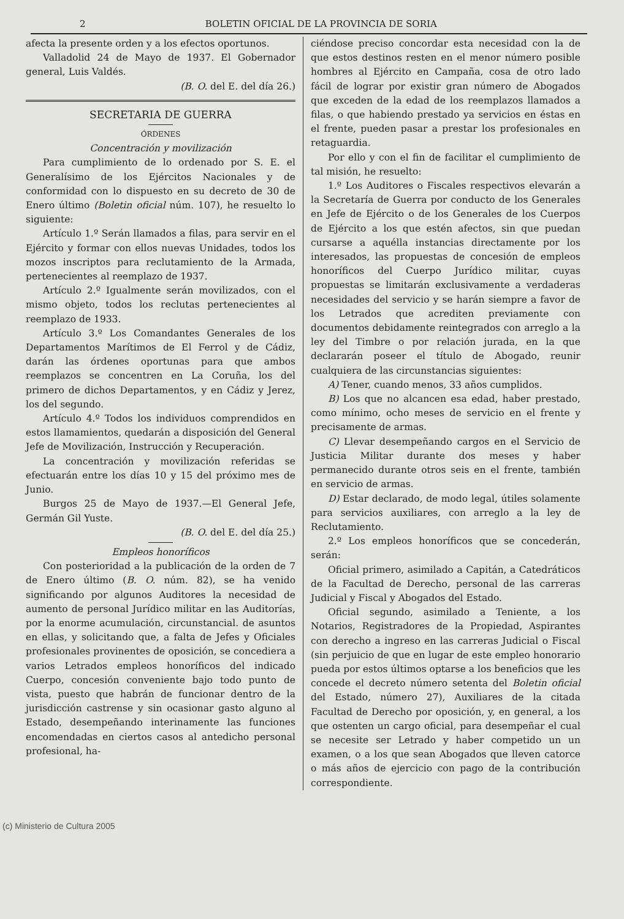2 BOLETIN OFICIAL DE LA PROVINCIA DE SORIA
afecta la presente orden y a los efectos oportunos.
Valladolid 24 de Mayo de 1937. El Gobernador general, Luis Valdés.
(B. O. del E. del día 26.)
SECRETARIA DE GUERRA
ÓRDENES
Concentración y movilización
Para cumplimiento de lo ordenado por S. E. el Generalísimo de los Ejércitos Nacionales y de conformidad con lo dispuesto en su decreto de 30 de Enero último (Boletin oficial núm. 107), he resuelto lo siguiente:
Artículo 1.º Serán llamados a filas, para servir en el Ejército y formar con ellos nuevas Unidades, todos los mozos inscriptos para reclutamiento de la Armada, pertenecientes al reemplazo de 1937.
Artículo 2.º Igualmente serán movilizados, con el mismo objeto, todos los reclutas pertenecientes al reemplazo de 1933.
Artículo 3.º Los Comandantes Generales de los Departamentos Marítimos de El Ferrol y de Cádiz, darán las órdenes oportunas para que ambos reemplazos se concentren en La Coruña, los del primero de dichos Departamentos, y en Cádiz y Jerez, los del segundo.
Artículo 4.º Todos los individuos comprendidos en estos llamamientos, quedarán a disposición del General Jefe de Movilización, Instrucción y Recuperación.
La concentración y movilización referidas se efectuarán entre los días 10 y 15 del próximo mes de Junio.
Burgos 25 de Mayo de 1937.—El General Jefe, Germán Gil Yuste.
(B. O. del E. del día 25.)
Empleos honoríficos
Con posterioridad a la publicación de la orden de 7 de Enero último (B. O. núm. 82), se ha venido significando por algunos Auditores la necesidad de aumento de personal Jurídico militar en las Auditorías, por la enorme acumulación, circunstancial. de asuntos en ellas, y solicitando que, a falta de Jefes y Oficiales profesionales provinentes de oposición, se concediera a varios Letrados empleos honoríficos del indicado Cuerpo, concesión conveniente bajo todo punto de vista, puesto que habrán de funcionar dentro de la jurisdicción castrense y sin ocasionar gasto alguno al Estado, desempeñando interinamente las funciones encomendadas en ciertos casos al antedicho personal profesional, ha-
ciéndose preciso concordar esta necesidad con la de que estos destinos resten en el menor número posible hombres al Ejército en Campaña, cosa de otro lado fácil de lograr por existir gran número de Abogados que exceden de la edad de los reemplazos llamados a filas, o que habiendo prestado ya servicios en éstas en el frente, pueden pasar a prestar los profesionales en retaguardia.
Por ello y con el fin de facilitar el cumplimiento de tal misión, he resuelto:
1.º Los Auditores o Fiscales respectivos elevarán a la Secretaría de Guerra por conducto de los Generales en Jefe de Ejército o de los Generales de los Cuerpos de Ejército a los que estén afectos, sin que puedan cursarse a aquélla instancias directamente por los interesados, las propuestas de concesión de empleos honoríficos del Cuerpo Jurídico militar, cuyas propuestas se limitarán exclusivamente a verdaderas necesidades del servicio y se harán siempre a favor de los Letrados que acrediten previamente con documentos debidamente reintegrados con arreglo a la ley del Timbre o por relación jurada, en la que declararán poseer el título de Abogado, reunir cualquiera de las circunstancias siguientes:
A) Tener, cuando menos, 33 años cumplidos.
B) Los que no alcancen esa edad, haber prestado, como mínimo, ocho meses de servicio en el frente y precisamente de armas.
C) Llevar desempeñando cargos en el Servicio de Justicia Militar durante dos meses y haber permanecido durante otros seis en el frente, también en servicio de armas.
D) Estar declarado, de modo legal, útiles solamente para servicios auxiliares, con arreglo a la ley de Reclutamiento.
2.º Los empleos honoríficos que se concederán, serán:
Oficial primero, asimilado a Capitán, a Catedráticos de la Facultad de Derecho, personal de las carreras Judicial y Fiscal y Abogados del Estado.
Oficial segundo, asimilado a Teniente, a los Notarios, Registradores de la Propiedad, Aspirantes con derecho a ingreso en las carreras Judicial o Fiscal (sin perjuicio de que en lugar de este empleo honorario pueda por estos últimos optarse a los beneficios que les concede el decreto número setenta del Boletin oficial del Estado, número 27), Auxiliares de la citada Facultad de Derecho por oposición, y, en general, a los que ostenten un cargo oficial, para desempeñar el cual se necesite ser Letrado y haber competido un un examen, o a los que sean Abogados que lleven catorce o más años de ejercicio con pago de la contribución correspondiente.
(c) Ministerio de Cultura 2005